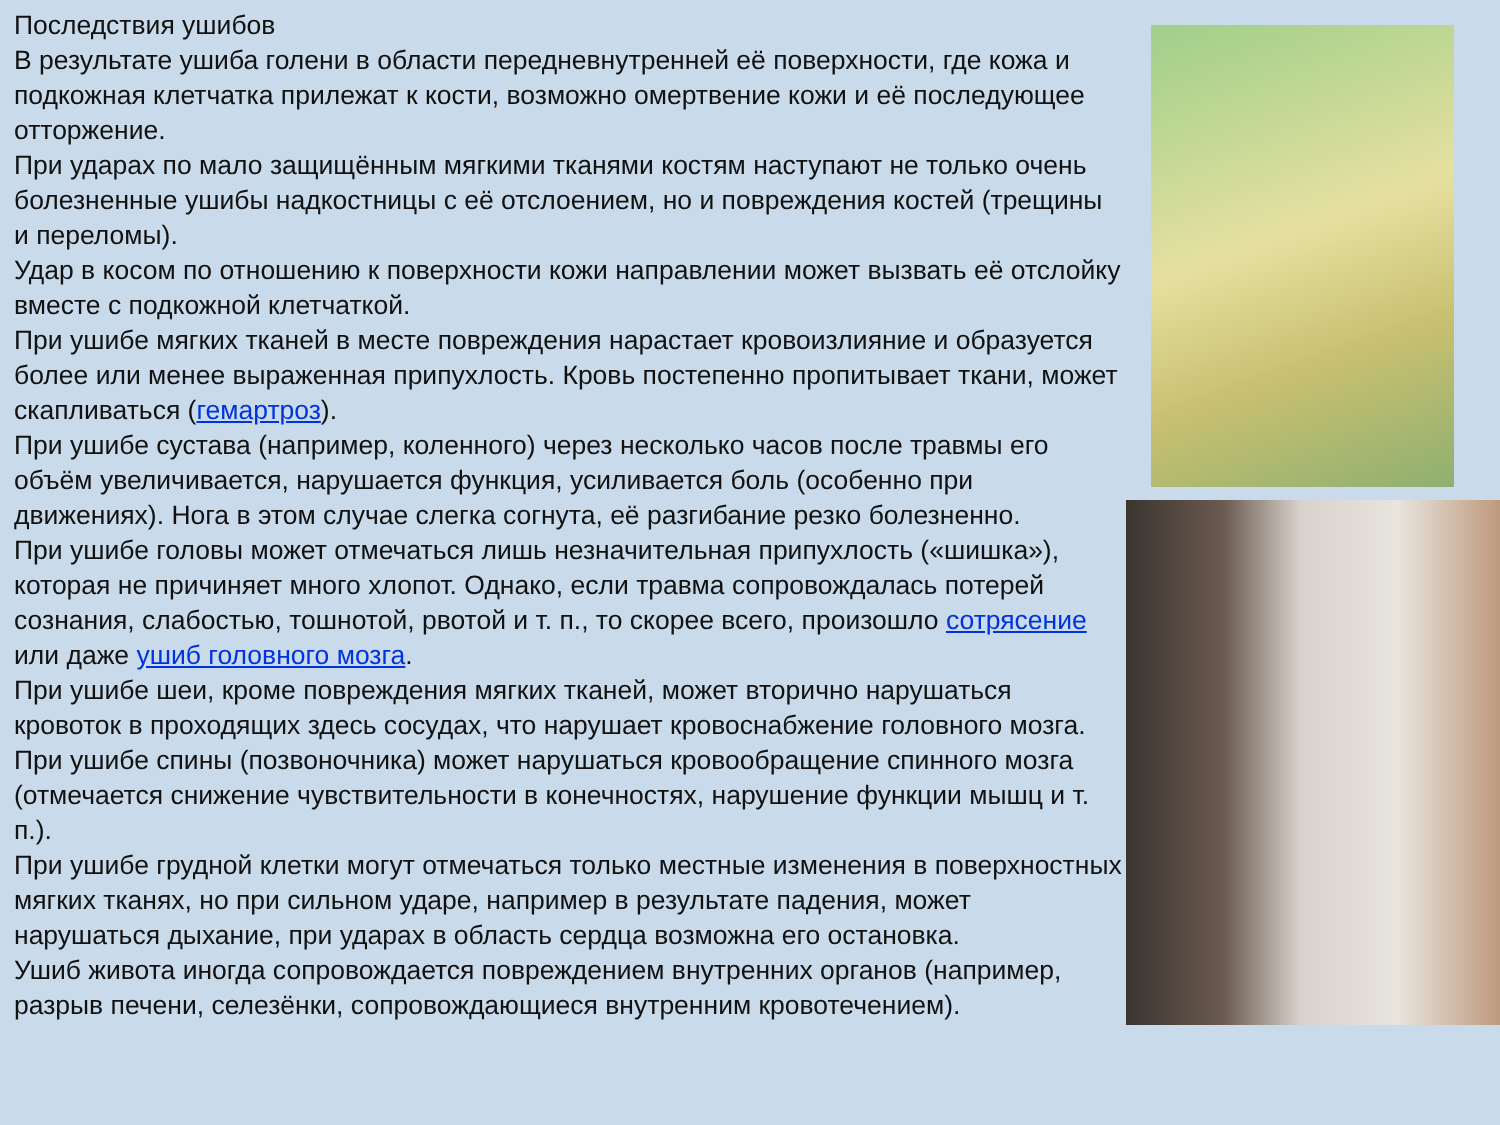Последствия ушибов
В результате ушиба голени в области передневнутренней её поверхности, где кожа и подкожная клетчатка прилежат к кости, возможно омертвение кожи и её последующее отторжение.
При ударах по мало защищённым мягкими тканями костям наступают не только очень болезненные ушибы надкостницы с её отслоением, но и повреждения костей (трещины и переломы).
Удар в косом по отношению к поверхности кожи направлении может вызвать её отслойку вместе с подкожной клетчаткой.
При ушибе мягких тканей в месте повреждения нарастает кровоизлияние и образуется более или менее выраженная припухлость. Кровь постепенно пропитывает ткани, может скапливаться (гемартроз).
При ушибе сустава (например, коленного) через несколько часов после травмы его объём увеличивается, нарушается функция, усиливается боль (особенно при движениях). Нога в этом случае слегка согнута, её разгибание резко болезненно.
При ушибе головы может отмечаться лишь незначительная припухлость («шишка»), которая не причиняет много хлопот. Однако, если травма сопровождалась потерей сознания, слабостью, тошнотой, рвотой и т. п., то скорее всего, произошло сотрясение или даже ушиб головного мозга.
При ушибе шеи, кроме повреждения мягких тканей, может вторично нарушаться кровоток в проходящих здесь сосудах, что нарушает кровоснабжение головного мозга.
При ушибе спины (позвоночника) может нарушаться кровообращение спинного мозга (отмечается снижение чувствительности в конечностях, нарушение функции мышц и т. п.).
При ушибе грудной клетки могут отмечаться только местные изменения в поверхностных мягких тканях, но при сильном ударе, например в результате падения, может нарушаться дыхание, при ударах в область сердца возможна его остановка.
Ушиб живота иногда сопровождается повреждением внутренних органов (например, разрыв печени, селезёнки, сопровождающиеся внутренним кровотечением).